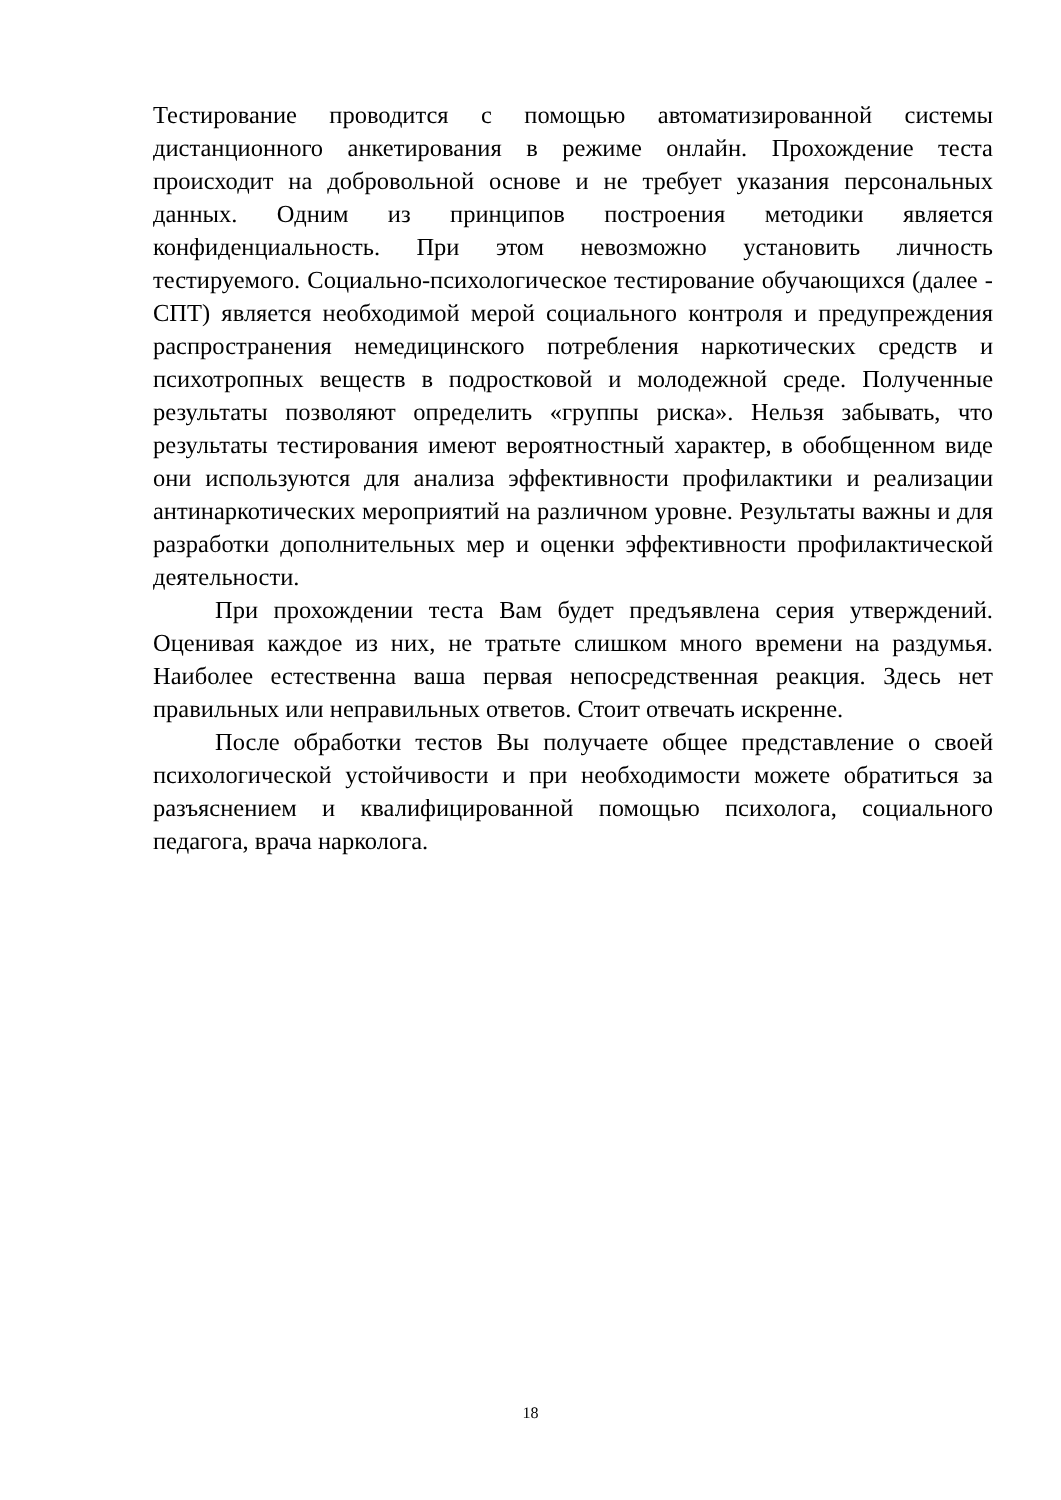Тестирование проводится с помощью автоматизированной системы дистанционного анкетирования в режиме онлайн. Прохождение теста происходит на добровольной основе и не требует указания персональных данных. Одним из принципов построения методики является конфиденциальность. При этом невозможно установить личность тестируемого. Социально-психологическое тестирование обучающихся (далее - СПТ) является необходимой мерой социального контроля и предупреждения распространения немедицинского потребления наркотических средств и психотропных веществ в подростковой и молодежной среде. Полученные результаты позволяют определить «группы риска». Нельзя забывать, что результаты тестирования имеют вероятностный характер, в обобщенном виде они используются для анализа эффективности профилактики и реализации антинаркотических мероприятий на различном уровне. Результаты важны и для разработки дополнительных мер и оценки эффективности профилактической деятельности.
При прохождении теста Вам будет предъявлена серия утверждений. Оценивая каждое из них, не тратьте слишком много времени на раздумья. Наиболее естественна ваша первая непосредственная реакция. Здесь нет правильных или неправильных ответов. Стоит отвечать искренне.
После обработки тестов Вы получаете общее представление о своей психологической устойчивости и при необходимости можете обратиться за разъяснением и квалифицированной помощью психолога, социального педагога, врача нарколога.
18